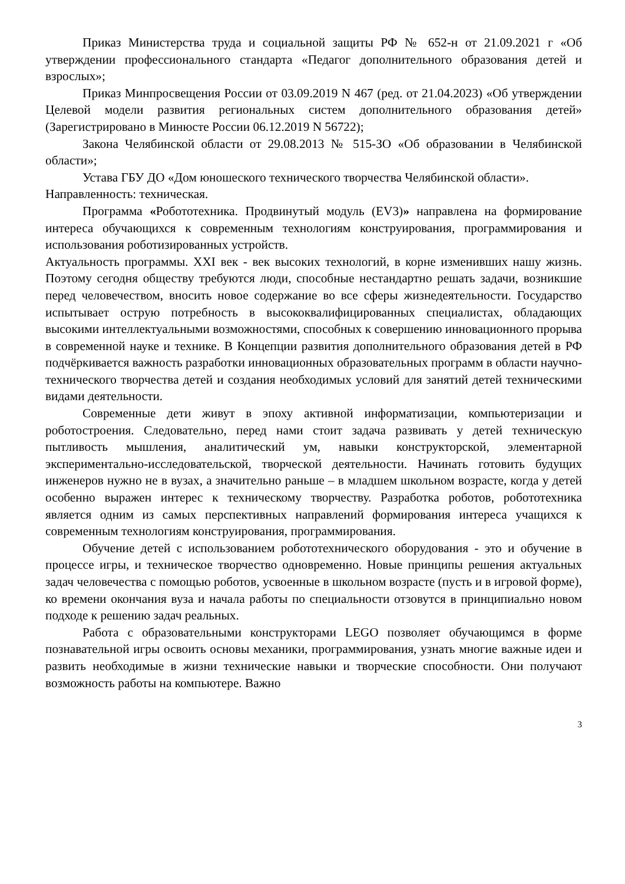Приказ Министерства труда и социальной защиты РФ № 652-н от 21.09.2021 г «Об утверждении профессионального стандарта «Педагог дополнительного образования детей и взрослых»;
Приказ Минпросвещения России от 03.09.2019 N 467 (ред. от 21.04.2023) «Об утверждении Целевой модели развития региональных систем дополнительного образования детей» (Зарегистрировано в Минюсте России 06.12.2019 N 56722);
Закона Челябинской области от 29.08.2013 № 515-ЗО «Об образовании в Челябинской области»;
Устава ГБУ ДО «Дом юношеского технического творчества Челябинской области».
Направленность: техническая.
Программа «Робототехника. Продвинутый модуль (EV3)» направлена на формирование интереса обучающихся к современным технологиям конструирования, программирования и использования роботизированных устройств.
Актуальность программы. XXI век - век высоких технологий, в корне изменивших нашу жизнь. Поэтому сегодня обществу требуются люди, способные нестандартно решать задачи, возникшие перед человечеством, вносить новое содержание во все сферы жизнедеятельности. Государство испытывает острую потребность в высококвалифицированных специалистах, обладающих высокими интеллектуальными возможностями, способных к совершению инновационного прорыва в современной науке и технике. В Концепции развития дополнительного образования детей в РФ подчёркивается важность разработки инновационных образовательных программ в области научно-технического творчества детей и создания необходимых условий для занятий детей техническими видами деятельности.
Современные дети живут в эпоху активной информатизации, компьютеризации и роботостроения. Следовательно, перед нами стоит задача развивать у детей техническую пытливость мышления, аналитический ум, навыки конструкторской, элементарной экспериментально-исследовательской, творческой деятельности. Начинать готовить будущих инженеров нужно не в вузах, а значительно раньше – в младшем школьном возрасте, когда у детей особенно выражен интерес к техническому творчеству. Разработка роботов, робототехника является одним из самых перспективных направлений формирования интереса учащихся к современным технологиям конструирования, программирования.
Обучение детей с использованием робототехнического оборудования - это и обучение в процессе игры, и техническое творчество одновременно. Новые принципы решения актуальных задач человечества с помощью роботов, усвоенные в школьном возрасте (пусть и в игровой форме), ко времени окончания вуза и начала работы по специальности отзовутся в принципиально новом подходе к решению задач реальных.
Работа с образовательными конструкторами LEGO позволяет обучающимся в форме познавательной игры освоить основы механики, программирования, узнать многие важные идеи и развить необходимые в жизни технические навыки и творческие способности. Они получают возможность работы на компьютере. Важно
3